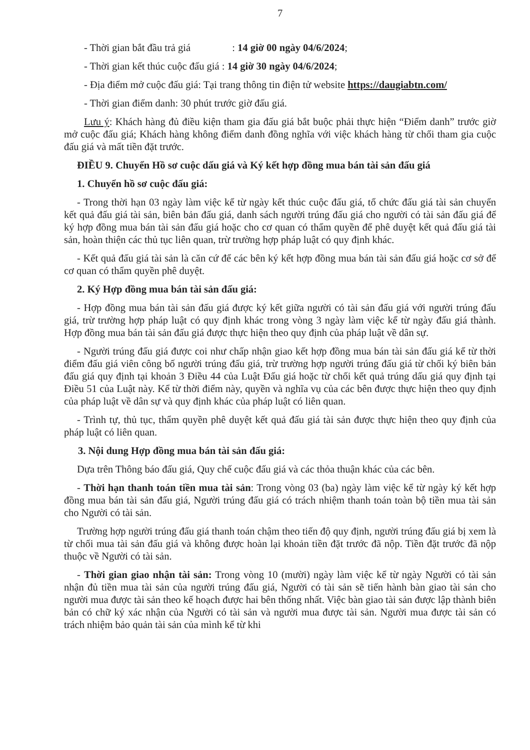7
- Thời gian bắt đầu trả giá : 14 giờ 00 ngày 04/6/2024;
- Thời gian kết thúc cuộc đấu giá : 14 giờ 30 ngày 04/6/2024;
- Địa điểm mở cuộc đấu giá: Tại trang thông tin điện tử website https://daugiabtn.com/
- Thời gian điểm danh: 30 phút trước giờ đấu giá.
Lưu ý: Khách hàng đủ điều kiện tham gia đấu giá bắt buộc phải thực hiện “Điểm danh” trước giờ mở cuộc đấu giá; Khách hàng không điểm danh đồng nghĩa với việc khách hàng từ chối tham gia cuộc đấu giá và mất tiền đặt trước.
ĐIỀU 9. Chuyển Hồ sơ cuộc dấu giá và Ký kết hợp đồng mua bán tài sản đấu giá
1. Chuyển hồ sơ cuộc đấu giá:
- Trong thời hạn 03 ngày làm việc kể từ ngày kết thúc cuộc đấu giá, tổ chức đấu giá tài sản chuyển kết quả đấu giá tài sản, biên bản đấu giá, danh sách người trúng đấu giá cho người có tài sản đấu giá để ký hợp đồng mua bán tài sản đấu giá hoặc cho cơ quan có thẩm quyền để phê duyệt kết quả đấu giá tài sản, hoàn thiện các thủ tục liên quan, trừ trường hợp pháp luật có quy định khác.
- Kết quả đấu giá tài sản là căn cứ để các bên ký kết hợp đồng mua bán tài sản đấu giá hoặc cơ sở để cơ quan có thẩm quyền phê duyệt.
2. Ký Hợp đồng mua bán tài sản đấu giá:
- Hợp đồng mua bán tài sản đấu giá được ký kết giữa người có tài sản đấu giá với người trúng đấu giá, trừ trường hợp pháp luật có quy định khác trong vòng 3 ngày làm việc kể từ ngày đấu giá thành. Hợp đồng mua bán tài sản đấu giá được thực hiện theo quy định của pháp luật về dân sự.
- Người trúng đấu giá được coi như chấp nhận giao kết hợp đồng mua bán tài sản đấu giá kể từ thời điểm đấu giá viên công bố người trúng đấu giá, trừ trường hợp người trúng đấu giá từ chối ký biên bản đấu giá quy định tại khoản 3 Điều 44 của Luật Đấu giá hoặc từ chối kết quả trúng dấu giá quy định tại Điều 51 của Luật này. Kể từ thời điểm này, quyền và nghĩa vụ của các bên được thực hiện theo quy định của pháp luật về dân sự và quy định khác của pháp luật có liên quan.
- Trình tự, thủ tục, thẩm quyền phê duyệt kết quả đấu giá tài sản được thực hiện theo quy định của pháp luật có liên quan.
3. Nội dung Hợp đồng mua bán tài sản đấu giá:
Dựa trên Thông báo đấu giá, Quy chế cuộc đấu giá và các thỏa thuận khác của các bên.
- Thời hạn thanh toán tiền mua tài sản: Trong vòng 03 (ba) ngày làm việc kể từ ngày ký kết hợp đồng mua bán tài sản đấu giá, Người trúng đấu giá có trách nhiệm thanh toán toàn bộ tiền mua tài sản cho Người có tài sản.
Trường hợp người trúng đấu giá thanh toán chậm theo tiến độ quy định, người trúng đấu giá bị xem là từ chối mua tài sản đấu giá và không được hoàn lại khoản tiền đặt trước đã nộp. Tiền đặt trước đã nộp thuộc về Người có tài sản.
- Thời gian giao nhận tài sản: Trong vòng 10 (mười) ngày làm việc kể từ ngày Người có tài sản nhận đủ tiền mua tài sản của người trúng đấu giá, Người có tài sản sẽ tiến hành bàn giao tài sản cho người mua được tài sản theo kế hoạch được hai bên thống nhất. Việc bàn giao tài sản được lập thành biên bản có chữ ký xác nhận của Người có tài sản và người mua được tài sản. Người mua được tài sản có trách nhiệm bảo quản tài sản của mình kể từ khi